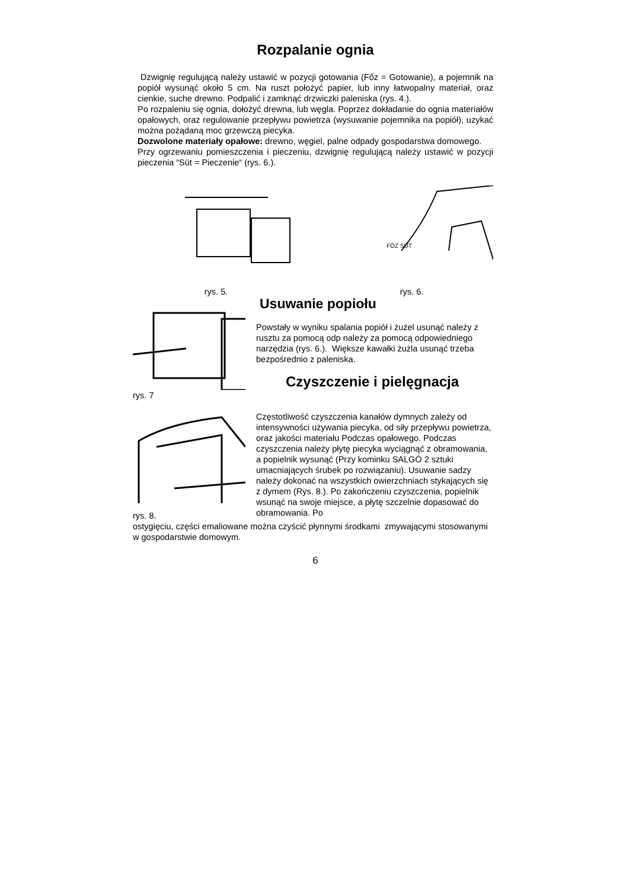Rozpalanie ognia
Dzwignię regulującą należy ustawić w pozycji gotowania (Főz = Gotowanie), a pojemnik na popiół wysunąć około 5 cm. Na ruszt położyć papier, lub inny łatwopalny materiał, oraz cienkie, suche drewno. Podpalić i zamknąć drzwiczki paleniska (rys. 4.).
Po rozpaleniu się ognia, dołożyć drewna, lub węgla. Poprzez dokładanie do ognia materiałów opałowych, oraz regulowanie przepływu powietrza (wysuwanie pojemnika na popiół), uzykać można pożądaną moc grzewczą piecyka.
Dozwolone materiały opałowe: drewno, węgiel, palne odpady gospodarstwa domowego.
Przy ogrzewaniu pomieszczenia i pieczeniu, dzwignię regulującą należy ustawić w pozycji pieczenia “Süt = Pieczenie“ (rys. 6.).
rys. 5.
FÖZ SÜT
rys. 6.
rys. 7
Usuwanie popiołu
Powstały w wyniku spalania popiół i żużel usunąć należy z rusztu za pomocą odp należy za pomocą odpowiedniego narzędzia (rys. 6.). Większe kawałki żużla usunąć trzeba bezpośrednio z paleniska.
Czyszczenie i pielęgnacja
rys. 8.
Częstotliwość czyszczenia kanałów dymnych zależy od intensywności używania piecyka, od siły przepływu powietrza, oraz jakości materiału Podczas opałowego. Podczas czyszczenia należy płytę piecyka wyciągnąć z obramowania, a popielnik wysunąć (Przy kominku SALGÓ 2 sztuki umacniających śrubek po rozwiązaniu). Usuwanie sadzy należy dokonać na wszystkich owierzchniach stykających się z dymem (Rys. 8.). Po zakończeniu czyszczenia, popielnik wsunąć na swoje miejsce, a płytę szczelnie dopasować do obramowania. Po
ostygięciu, części emaliowane można czyścić płynnymi środkami zmywającymi stosowanymi w gospodarstwie domowym.
6